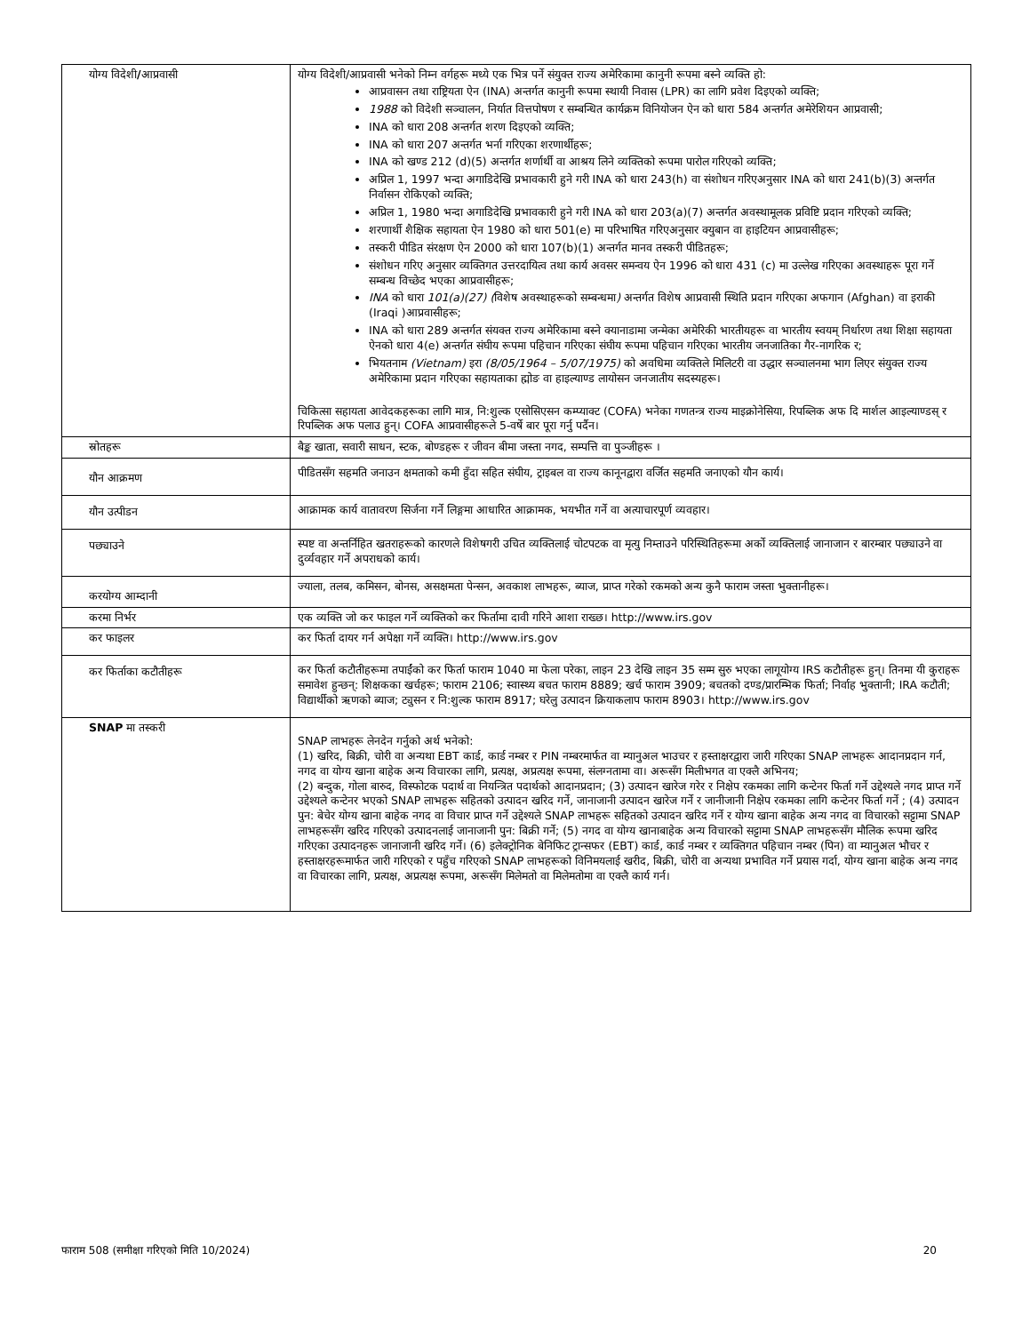| योग्य विदेशी / आप्रवासी | योग्य विदेशी/आप्रवासी भनेको निम्न वर्गहरू मध्ये एक भित्र पर्ने संयुक्त राज्य अमेरिकामा कानुनी रूपमा बस्ने व्यक्ति हो: आप्रवासन तथा राष्ट्रियता ऐन (INA) अन्तर्गत कानुनी रूपमा स्थायी निवास (LPR) का लागि प्रवेश दिइएको व्यक्ति; 1988 को विदेशी सञ्चालन, निर्यात वित्तपोषण र सम्बन्धित कार्यक्रम विनियोजन ऐन को धारा 584 अन्तर्गत अमेरेशियन आप्रवासी; INA को धारा 208 अन्तर्गत शरण दिइएको व्यक्ति; INA को धारा 207 अन्तर्गत भर्ना गरिएका शरणार्थीहरू; INA को खण्ड 212 (d)(5) अन्तर्गत शर्णार्थी वा आश्रय लिने व्यक्तिको रूपमा पारोल गरिएको व्यक्ति; अप्रिल 1, 1997 भन्दा अगाडिदेखि प्रभावकारी हुने गरी INA को धारा 243(h) वा संशोधन गरिएअनुसार INA को धारा 241(b)(3) अन्तर्गत निर्वासन रोकिएको व्यक्ति; अप्रिल 1, 1980 भन्दा अगाडिदेखि प्रभावकारी हुने गरी INA को धारा 203(a)(7) अन्तर्गत अवस्थामूलक प्रविष्टि प्रदान गरिएको व्यक्ति; शरणार्थी शैक्षिक सहायता ऐन 1980 को धारा 501(e) मा परिभाषित गरिएअनुसार क्युबान वा हाइटियन आप्रवासीहरू; तस्करी पीडित संरक्षण ऐन 2000 को धारा 107(b)(1) अन्तर्गत मानव तस्करी पीडितहरू; संशोधन गरिए अनुसार व्यक्तिगत उत्तरदायित्व तथा कार्य अवसर समन्वय ऐन 1996 को धारा 431 (c) मा उल्लेख गरिएका अवस्थाहरू पूरा गर्ने सम्बन्ध विच्छेद भएका आप्रवासीहरू; INA को धारा 101(a)(27) ( विशेष अवस्थाहरूको सम्बन्धमा ) अन्तर्गत विशेष आप्रवासी स्थिति प्रदान गरिएका अफगान (Afghan) वा इराकी (Iraqi )आप्रवासीहरू; INA को धारा 289 अन्तर्गत संयक्त राज्य अमेरिकामा बस्ने क्यानाडामा जन्मेका अमेरिकी भारतीयहरू वा भारतीय स्वयम् निर्धारण तथा शिक्षा सहायता ऐनको धारा 4(e) अन्तर्गत संघीय रूपमा पहिचान गरिएका संघीय रूपमा पहिचान गरिएका भारतीय जनजातिका गैर-नागरिक र; भियतनाम (Vietnam) इरा (8/05/1964 – 5/07/1975) को अवधिमा व्यक्तिले मिलिटरी वा उद्धार सञ्चालनमा भाग लिएर संयुक्त राज्य अमेरिकामा प्रदान गरिएका सहायताका ह्मोङ वा हाइल्याण्ड लायोसन जनजातीय सदस्यहरू। चिकित्सा सहायता आवेदकहरूका लागि मात्र, नि:शुल्क एसोसिएसन कम्प्याक्ट (COFA) भनेका गणतन्त्र राज्य माइक्रोनेसिया, रिपब्लिक अफ दि मार्शल आइल्याण्डस् र रिपब्लिक अफ पलाउ हुन्। COFA आप्रवासीहरूले 5-वर्षे बार पूरा गर्नु पर्दैन। |
| स्रोतहरू | बैङ्क खाता, सवारी साधन, स्टक, बोण्डहरू र जीवन बीमा जस्ता नगद, सम्पत्ति वा पुञ्जीहरू । |
| यौन आक्रमण | पीडितसँग सहमति जनाउन क्षमताको कमी हुँदा सहित संघीय, ट्राइबल वा राज्य कानूनद्वारा वर्जित सहमति जनाएको यौन कार्य। |
| यौन उत्पीडन | आक्रामक कार्य वातावरण सिर्जना गर्ने लिङ्गमा आधारित आक्रामक, भयभीत गर्ने वा अत्याचारपूर्ण व्यवहार। |
| पछ्याउने | स्पष्ट वा अन्तर्निहित खतराहरूको कारणले विशेषगरी उचित व्यक्तिलाई चोटपटक वा मृत्यु निम्ताउने परिस्थितिहरूमा अर्को व्यक्तिलाई जानाजान र बारम्बार पछ्याउने वा दुर्व्यवहार गर्ने अपराधको कार्य। |
| करयोग्य आम्दानी | ज्याला, तलब, कमिसन, बोनस, असक्षमता पेन्सन, अवकाश लाभहरू, ब्याज, प्राप्त गरेको रकमको अन्य कुनै फाराम जस्ता भुक्तानीहरू। |
| करमा निर्भर | एक व्यक्ति जो कर फाइल गर्ने व्यक्तिको कर फिर्तामा दावी गरिने आशा राख्छ। http://www.irs.gov |
| कर फाइलर | कर फिर्ता दायर गर्न अपेक्षा गर्ने व्यक्ति। http://www.irs.gov |
| कर फिर्ताका कटौतीहरू | कर फिर्ता कटौतीहरूमा तपाईंको कर फिर्ता फाराम 1040 मा फेला परेका, लाइन 23 देखि लाइन 35 सम्म सुरु भएका लागूयोग्य IRS कटौतीहरू हुन्। तिनमा यी कुराहरू समावेश हुन्छन्: शिक्षकका खर्चहरू; फाराम 2106; स्वास्थ्य बचत फाराम 8889; खर्च फाराम 3909; बचतको दण्ड/प्रारम्भिक फिर्ता; निर्वाह भुक्तानी; IRA कटौती; विद्यार्थीको ऋणको ब्याज; ट्युसन र नि:शुल्क फाराम 8917; घरेलु उत्पादन क्रियाकलाप फाराम 8903। http://www.irs.gov |
| SNAP मा तस्करी | SNAP लाभहरू लेनदेन गर्नुको अर्थ भनेको: (1) खरिद, बिक्री, चोरी वा अन्यथा EBT कार्ड, कार्ड नम्बर र PIN नम्बरमार्फत वा म्यानुअल भाउचर र हस्ताक्षरद्वारा जारी गरिएका SNAP लाभहरू आदानप्रदान गर्न, नगद वा योग्य खाना बाहेक अन्य विचारका लागि, प्रत्यक्ष, अप्रत्यक्ष रूपमा, संलग्नतामा वा। अरूसँग मिलीभगत वा एक्लै अभिनय; (2) बन्दुक, गोला बारुद, विस्फोटक पदार्थ वा नियन्त्रित पदार्थको आदानप्रदान; (3) उत्पादन खारेज गरेर र निक्षेप रकमका लागि कन्टेनर फिर्ता गर्ने उद्देश्यले नगद प्राप्त गर्ने उद्देश्यले कन्टेनर भएको SNAP लाभहरू सहितको उत्पादन खरिद गर्ने, जानाजानी उत्पादन खारेज गर्ने र जानीजानी निक्षेप रकमका लागि कन्टेनर फिर्ता गर्ने ; (4) उत्पादन पुन: बेचेर योग्य खाना बाहेक नगद वा विचार प्राप्त गर्ने उद्देश्यले SNAP लाभहरू सहितको उत्पादन खरिद गर्ने र योग्य खाना बाहेक अन्य नगद वा विचारको सट्टामा SNAP लाभहरूसँग खरिद गरिएको उत्पादनलाई जानाजानी पुन: बिक्री गर्ने; (5) नगद वा योग्य खानाबाहेक अन्य विचारको सट्टामा SNAP लाभहरूसँग मौलिक रूपमा खरिद गरिएका उत्पादनहरू जानाजानी खरिद गर्ने। (6) इलेक्ट्रोनिक बेनिफिट ट्रान्सफर (EBT) कार्ड, कार्ड नम्बर र व्यक्तिगत पहिचान नम्बर (पिन) वा म्यानुअल भौचर र हस्ताक्षरहरूमार्फत जारी गरिएको र पहुँच गरिएको SNAP लाभहरूको विनिमयलाई खरीद, बिक्री, चोरी वा अन्यथा प्रभावित गर्ने प्रयास गर्दा, योग्य खाना बाहेक अन्य नगद वा विचारका लागि, प्रत्यक्ष, अप्रत्यक्ष रूपमा, अरूसँग मिलेमतो वा मिलेमतोमा वा एक्लै कार्य गर्न। |
फाराम 508 (समीक्षा गरिएको मिति 10/2024) 20